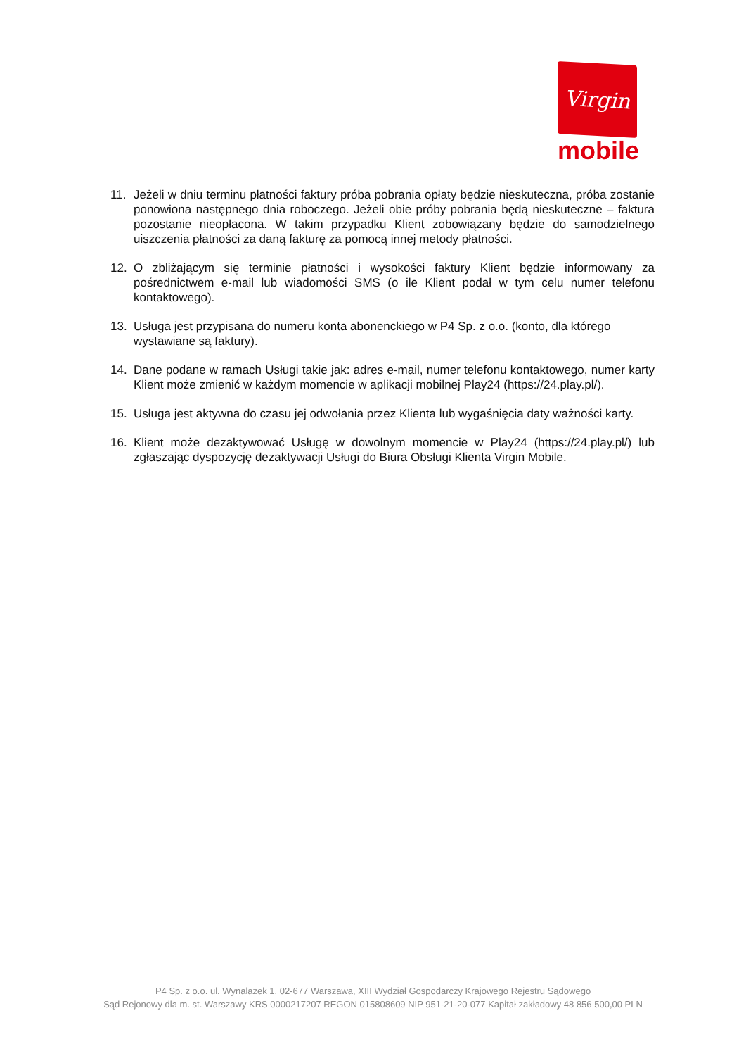Virgin
mobile
11. Jeżeli w dniu terminu płatności faktury próba pobrania opłaty będzie nieskuteczna, próba zostanie ponowiona następnego dnia roboczego. Jeżeli obie próby pobrania będą nieskuteczne – faktura pozostanie nieopłacona. W takim przypadku Klient zobowiązany będzie do samodzielnego uiszczenia płatności za daną fakturę za pomocą innej metody płatności.
12. O zbliżającym się terminie płatności i wysokości faktury Klient będzie informowany za pośrednictwem e-mail lub wiadomości SMS (o ile Klient podał w tym celu numer telefonu kontaktowego).
13. Usługa jest przypisana do numeru konta abonenckiego w P4 Sp. z o.o. (konto, dla którego wystawiane są faktury).
14. Dane podane w ramach Usługi takie jak: adres e-mail, numer telefonu kontaktowego, numer karty Klient może zmienić w każdym momencie w aplikacji mobilnej Play24 (https://24.play.pl/).
15. Usługa jest aktywna do czasu jej odwołania przez Klienta lub wygaśnięcia daty ważności karty.
16. Klient może dezaktywować Usługę w dowolnym momencie w Play24 (https://24.play.pl/) lub zgłaszając dyspozycję dezaktywacji Usługi do Biura Obsługi Klienta Virgin Mobile.
P4 Sp. z o.o. ul. Wynalazek 1, 02-677 Warszawa, XIII Wydział Gospodarczy Krajowego Rejestru Sądowego
Sąd Rejonowy dla m. st. Warszawy KRS 0000217207 REGON 015808609 NIP 951-21-20-077 Kapitał zakładowy 48 856 500,00 PLN